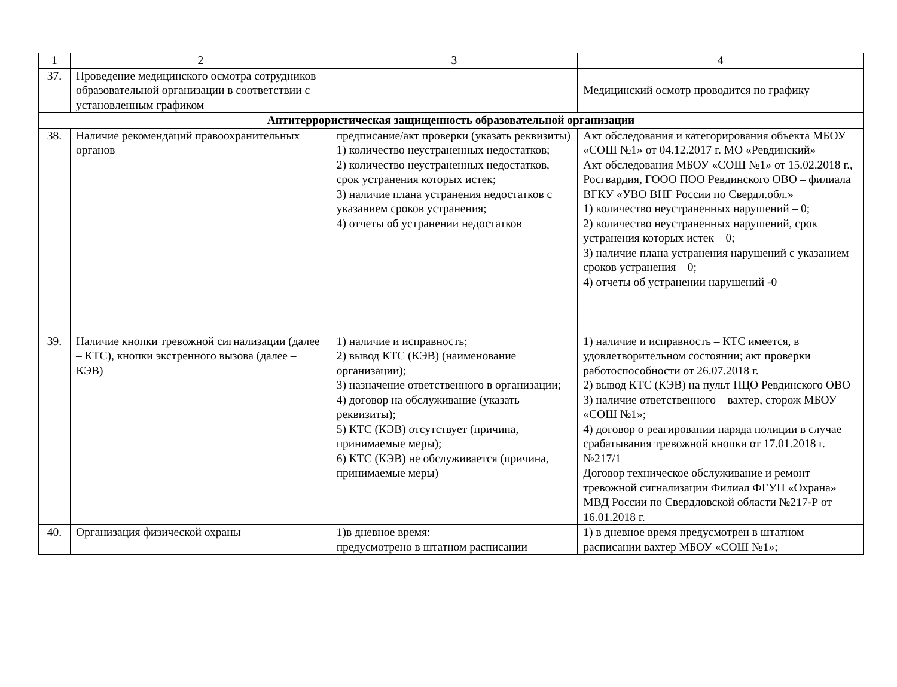| 1 | 2 | 3 | 4 |
| --- | --- | --- | --- |
| 37. | Проведение медицинского осмотра сотрудников образовательной организации в соответствии с установленным графиком | | Медицинский осмотр проводится по графику |
| Антитеррористическая защищенность образовательной организации | | | |
| 38. | Наличие рекомендаций правоохранительных органов | предписание/акт проверки (указать реквизиты) 1) количество неустраненных недостатков; 2) количество неустраненных недостатков, срок устранения которых истек; 3) наличие плана устранения недостатков с указанием сроков устранения; 4) отчеты об устранении недостатков | Акт обследования и категорирования объекта МБОУ «СОШ №1» от 04.12.2017 г. МО «Ревдинский» Акт обследования МБОУ «СОШ №1» от 15.02.2018 г., Росгвардия, ГООО ПОО Ревдинского ОВО – филиала ВГКУ «УВО ВНГ России по Свердл.обл.» 1) количество неустраненных нарушений – 0; 2) количество неустраненных нарушений, срок устранения которых истек – 0; 3) наличие плана устранения нарушений с указанием сроков устранения – 0; 4) отчеты об устранении нарушений -0 |
| 39. | Наличие кнопки тревожной сигнализации (далее – КТС), кнопки экстренного вызова (далее – КЭВ) | 1) наличие и исправность; 2) вывод КТС (КЭВ) (наименование организации); 3) назначение ответственного в организации; 4) договор на обслуживание (указать реквизиты); 5) КТС (КЭВ) отсутствует (причина, принимаемые меры); 6) КТС (КЭВ) не обслуживается (причина, принимаемые меры) | 1) наличие и исправность – КТС имеется, в удовлетворительном состоянии; акт проверки работоспособности от 26.07.2018 г. 2) вывод КТС (КЭВ) на пульт ПЦО Ревдинского ОВО 3) наличие ответственного – вахтер, сторож МБОУ «СОШ №1»; 4) договор о реагировании наряда полиции в случае срабатывания тревожной кнопки от 17.01.2018 г. №217/1 Договор техническое обслуживание и ремонт тревожной сигнализации Филиал ФГУП «Охрана» МВД России по Свердловской области №217-Р от 16.01.2018 г. |
| 40. | Организация физической охраны | 1)в дневное время: предусмотрено в штатном расписании | 1) в дневное время предусмотрен в штатном расписании вахтер МБОУ «СОШ №1»; |